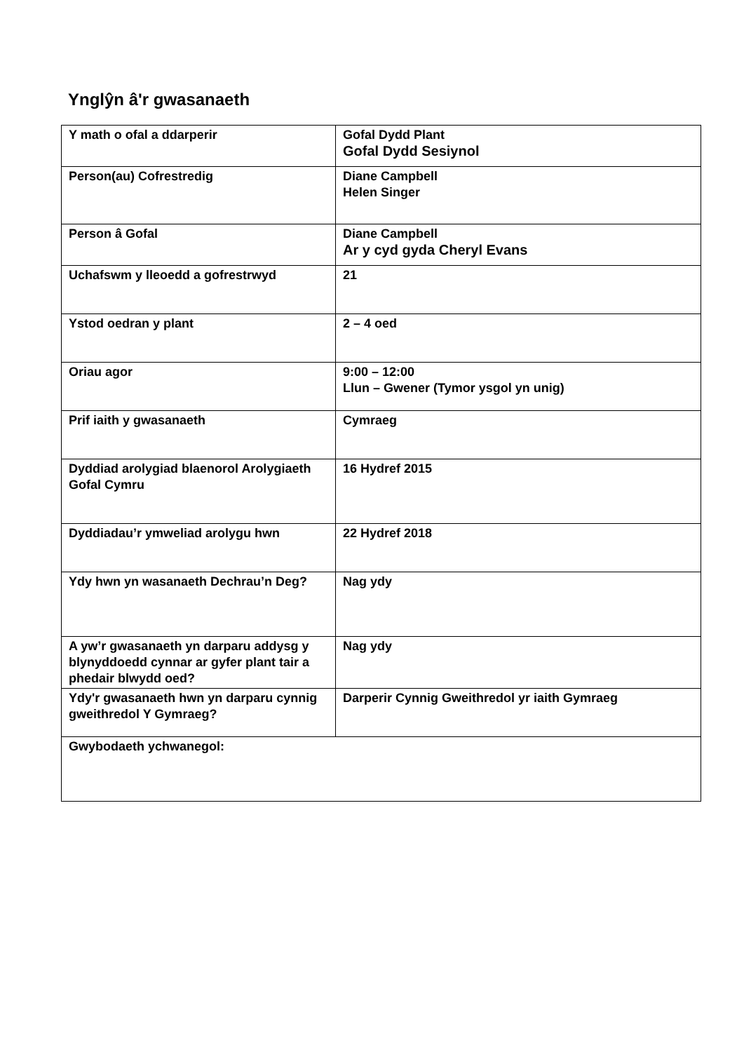Ynglŷn â'r gwasanaeth
| Y math o ofal a ddarperir | Gofal Dydd Plant Gofal Dydd Sesiynol |
| Person(au) Cofrestredig | Diane Campbell Helen Singer |
| Person â Gofal | Diane Campbell Ar y cyd gyda Cheryl Evans |
| Uchafswm y lleoedd a gofrestrwyd | 21 |
| Ystod oedran y plant | 2 – 4 oed |
| Oriau agor | 9:00 – 12:00 Llun – Gwener (Tymor ysgol yn unig) |
| Prif iaith y gwasanaeth | Cymraeg |
| Dyddiad arolygiad blaenorol Arolygiaeth Gofal Cymru | 16 Hydref 2015 |
| Dyddiadau’r ymweliad arolygu hwn | 22 Hydref 2018 |
| Ydy hwn yn wasanaeth Dechrau’n Deg? | Nag ydy |
| A yw’r gwasanaeth yn darparu addysg y blynyddoedd cynnar ar gyfer plant tair a phedair blwydd oed? | Nag ydy |
| Ydy'r gwasanaeth hwn yn darparu cynnig gweithredol Y Gymraeg? | Darperir Cynnig Gweithredol yr iaith Gymraeg |
| Gwybodaeth ychwanegol: | |